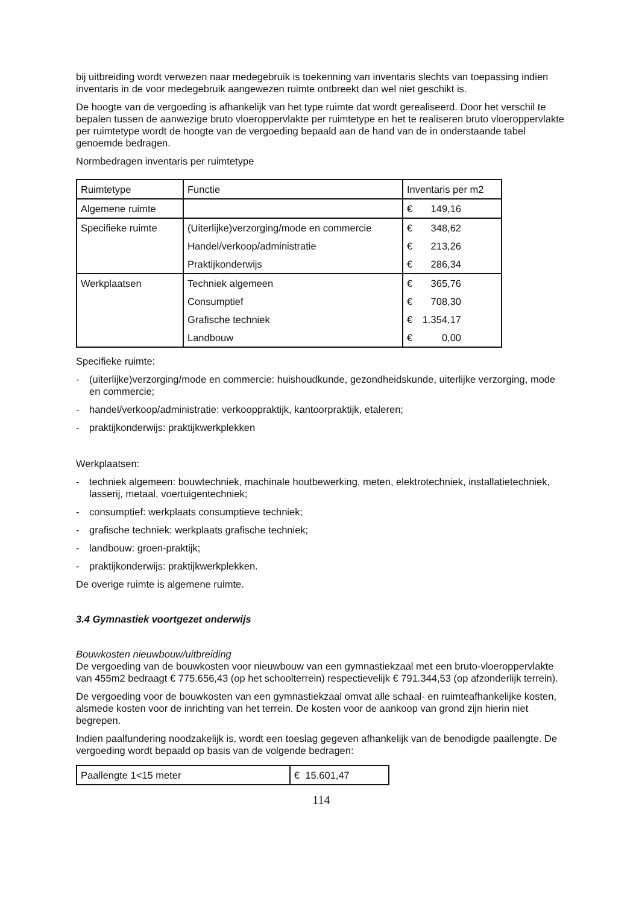bij uitbreiding wordt verwezen naar medegebruik is toekenning van inventaris slechts van toepassing indien inventaris in de voor medegebruik aangewezen ruimte ontbreekt dan wel niet geschikt is.
De hoogte van de vergoeding is afhankelijk van het type ruimte dat wordt gerealiseerd. Door het verschil te bepalen tussen de aanwezige bruto vloeroppervlakte per ruimtetype en het te realiseren bruto vloeroppervlakte per ruimtetype wordt de hoogte van de vergoeding bepaald aan de hand van de in onderstaande tabel genoemde bedragen.
Normbedragen inventaris per ruimtetype
| Ruimtetype | Functie | Inventaris per m2 |
| Algemene ruimte | | € 149,16 |
| Specifieke ruimte | (Uiterlijke)verzorging/mode en commercie | € 348,62 |
| | Handel/verkoop/administratie | € 213,26 |
| | Praktijkonderwijs | € 286,34 |
| Werkplaatsen | Techniek algemeen | € 365,76 |
| | Consumptief | € 708,30 |
| | Grafische techniek | € 1.354,17 |
| | Landbouw | € 0,00 |
Specifieke ruimte:
- (uiterlijke)verzorging/mode en commercie: huishoudkunde, gezondheidskunde, uiterlijke verzorging, mode en commercie;
- handel/verkoop/administratie: verkooppraktijk, kantoorpraktijk, etaleren;
- praktijkonderwijs: praktijkwerkplekken
Werkplaatsen:
- techniek algemeen: bouwtechniek, machinale houtbewerking, meten, elektrotechniek, installatietechniek, lasserij, metaal, voertuigentechniek;
- consumptief: werkplaats consumptieve techniek;
- grafische techniek: werkplaats grafische techniek;
- landbouw: groen-praktijk;
- praktijkonderwijs: praktijkwerkplekken.
De overige ruimte is algemene ruimte.
3.4 Gymnastiek voortgezet onderwijs
Bouwkosten nieuwbouw/uitbreiding
De vergoeding van de bouwkosten voor nieuwbouw van een gymnastiekzaal met een bruto-vloeroppervlakte van 455m2 bedraagt € 775.656,43 (op het schoolterrein) respectievelijk € 791.344,53 (op afzonderlijk terrein).
De vergoeding voor de bouwkosten van een gymnastiekzaal omvat alle schaal- en ruimteafhankelijke kosten, alsmede kosten voor de inrichting van het terrein. De kosten voor de aankoop van grond zijn hierin niet begrepen.
Indien paalfundering noodzakelijk is, wordt een toeslag gegeven afhankelijk van de benodigde paallengte. De vergoeding wordt bepaald op basis van de volgende bedragen:
| Paallengte 1<15 meter | € 15.601,47 |
114